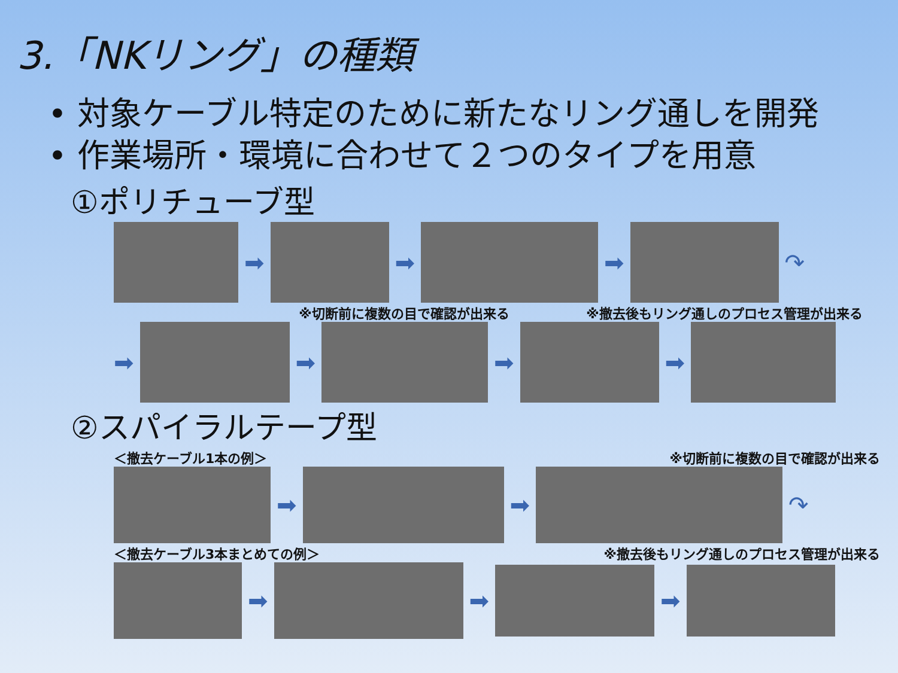3.「NKリング」の種類
• 対象ケーブル特定のために新たなリング通しを開発
• 作業場所・環境に合わせて２つのタイプを用意
①ポリチューブ型
➡ ➡ ➡ ↷
※切断前に複数の目で確認が出来る ※撤去後もリング通しのプロセス管理が出来る
➡ ➡ ➡ ➡
②スパイラルテープ型
＜撤去ケーブル1本の例＞ ※切断前に複数の目で確認が出来る
➡ ➡ ↷
＜撤去ケーブル3本まとめての例＞ ※撤去後もリング通しのプロセス管理が出来る
➡ ➡ ➡